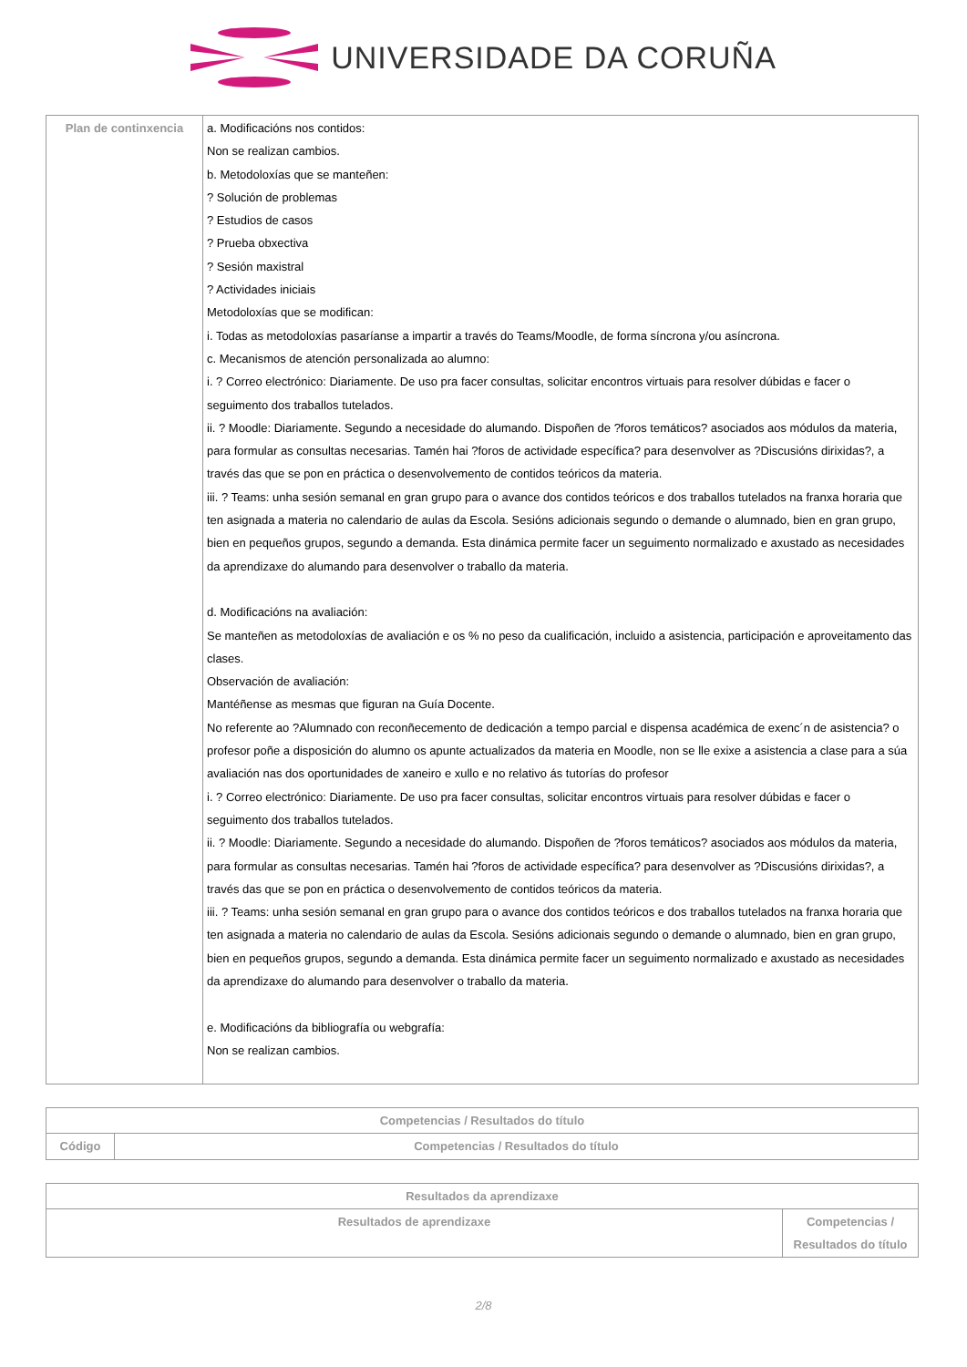UNIVERSIDADE DA CORUÑA
| Plan de continxencia | a. Modificacións nos contidos: Non se realizan cambios. b. Metodoloxías que se manteñen: ? Solución de problemas ? Estudios de casos ? Prueba obxectiva ? Sesión maxistral ? Actividades iniciais Metodoloxías que se modifican: i. Todas as metodoloxías pasaríanse a impartir a través do Teams/Moodle, de forma síncrona y/ou asíncrona. c. Mecanismos de atención personalizada ao alumno: i. ? Correo electrónico: Diariamente. De uso pra facer consultas, solicitar encontros virtuais para resolver dúbidas e facer o seguimento dos traballos tutelados. ii. ? Moodle: Diariamente. Segundo a necesidade do alumando. Dispoñen de ?foros temáticos? asociados aos módulos da materia, para formular as consultas necesarias. Tamén hai ?foros de actividade específica? para desenvolver as ?Discusións dirixidas?, a través das que se pon en práctica o desenvolvemento de contidos teóricos da materia. iii. ? Teams: unha sesión semanal en gran grupo para o avance dos contidos teóricos e dos traballos tutelados na franxa horaria que ten asignada a materia no calendario de aulas da Escola. Sesións adicionais segundo o demande o alumnado, bien en gran grupo, bien en pequeños grupos, segundo a demanda. Esta dinámica permite facer un seguimento normalizado e axustado as necesidades da aprendizaxe do alumando para desenvolver o traballo da materia. d. Modificacións na avaliación: Se manteñen as metodoloxías de avaliación e os % no peso da cualificación, incluido a asistencia, participación e aproveitamento das clases. Observación de avaliación: Mantéñense as mesmas que figuran na Guía Docente. No referente ao ?Alumnado con reconñecemento de dedicación a tempo parcial e dispensa académica de exenc´n de asistencia? o profesor poñe a disposición do alumno os apunte actualizados da materia en Moodle, non se lle exixe a asistencia a clase para a súa avaliación nas dos oportunidades de xaneiro e xullo e no relativo ás tutorías do profesor i. ? Correo electrónico: Diariamente. De uso pra facer consultas, solicitar encontros virtuais para resolver dúbidas e facer o seguimento dos traballos tutelados. ii. ? Moodle: Diariamente. Segundo a necesidade do alumando. Dispoñen de ?foros temáticos? asociados aos módulos da materia, para formular as consultas necesarias. Tamén hai ?foros de actividade específica? para desenvolver as ?Discusións dirixidas?, a través das que se pon en práctica o desenvolvemento de contidos teóricos da materia. iii. ? Teams: unha sesión semanal en gran grupo para o avance dos contidos teóricos e dos traballos tutelados na franxa horaria que ten asignada a materia no calendario de aulas da Escola. Sesións adicionais segundo o demande o alumnado, bien en gran grupo, bien en pequeños grupos, segundo a demanda. Esta dinámica permite facer un seguimento normalizado e axustado as necesidades da aprendizaxe do alumando para desenvolver o traballo da materia. e. Modificacións da bibliografía ou webgrafía: Non se realizan cambios. |
| Competencias / Resultados do título | |
| --- | --- |
| Código | Competencias / Resultados do título |
| Resultados da aprendizaxe | |
| --- | --- |
| Resultados de aprendizaxe | Competencias / Resultados do título |
2/8